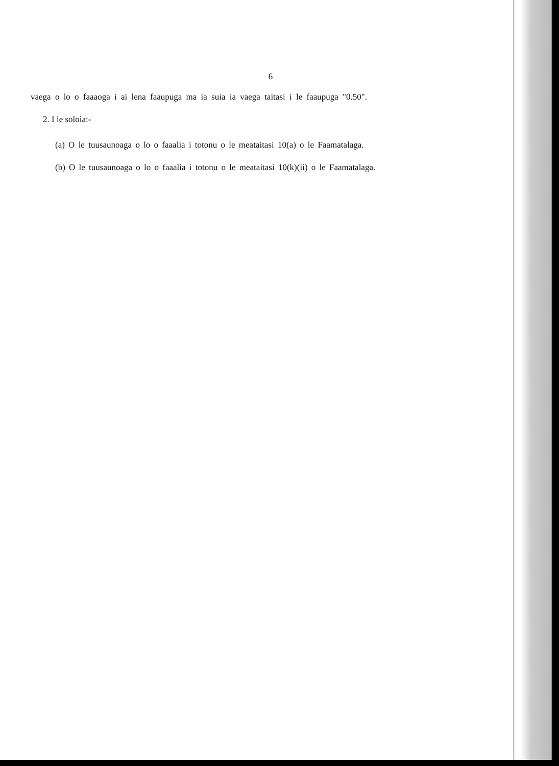6
vaega o lo o faaaoga i ai lena faaupuga ma ia suia ia vaega taitasi i le faaupuga "0.50".
2. I le soloia:-
(a) O le tuusaunoaga o lo o faaalia i totonu o le meataitasi 10(a) o le Faamatalaga.
(b) O le tuusaunoaga o lo o faaalia i totonu o le meataitasi 10(k)(ii) o le Faamatalaga.